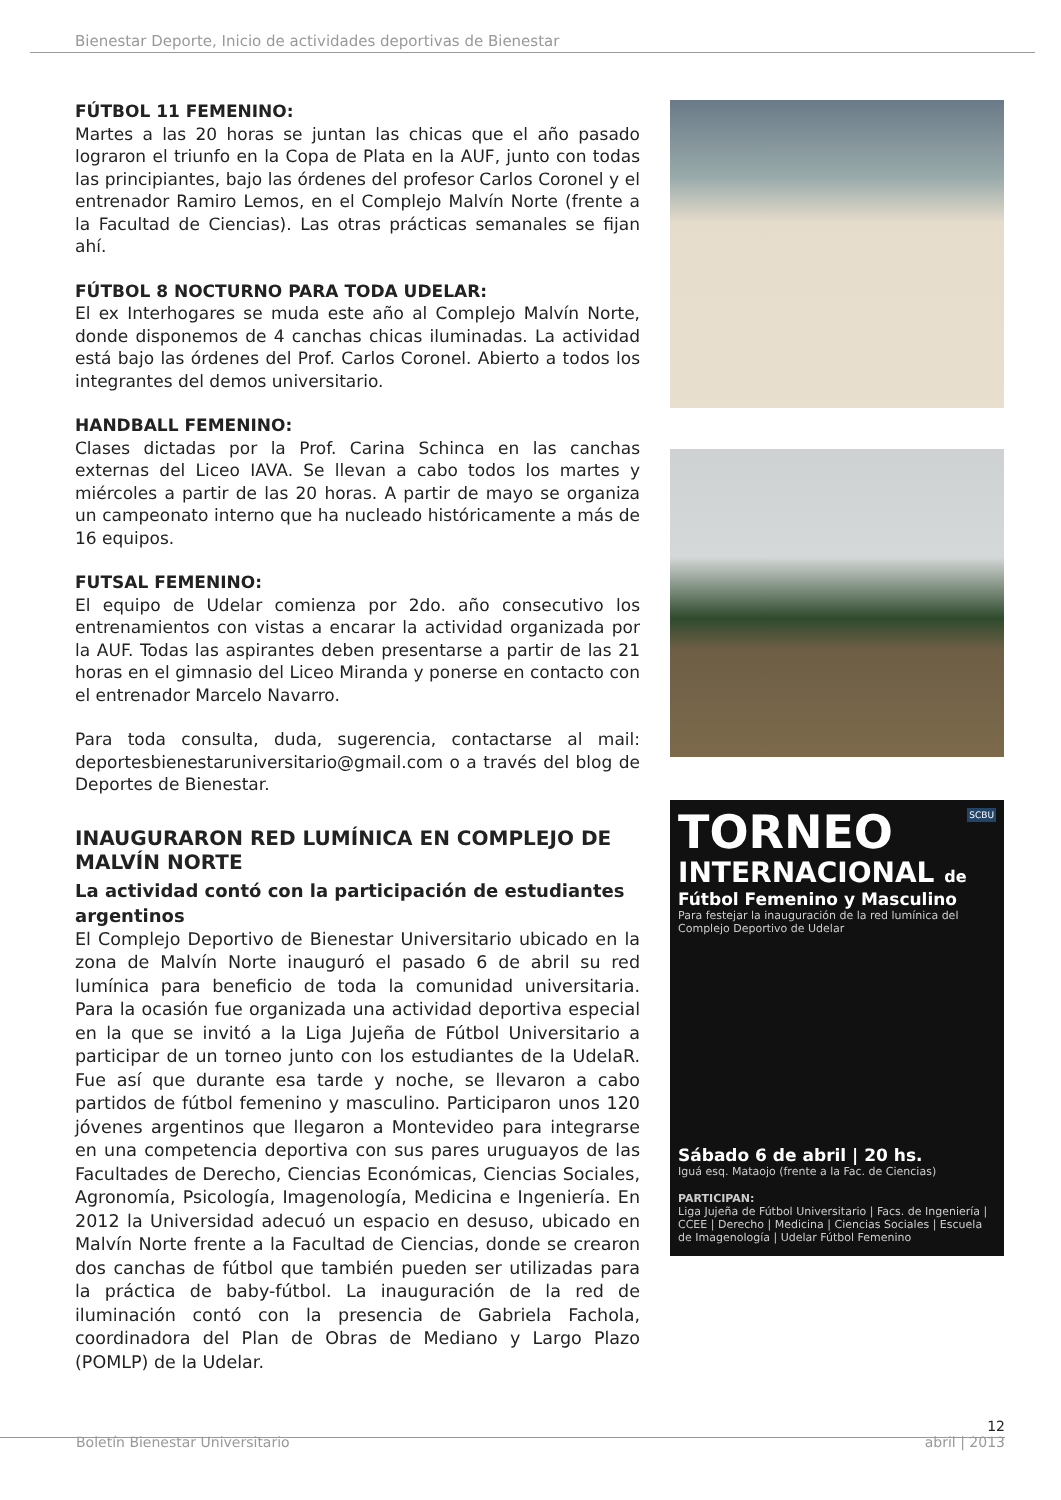Bienestar Deporte, Inicio de actividades deportivas de Bienestar
FÚTBOL 11 FEMENINO:
Martes a las 20 horas se juntan las chicas que el año pasado lograron el triunfo en la Copa de Plata en la AUF, junto con todas las principiantes, bajo las órdenes del profesor Carlos Coronel y el entrenador Ramiro Lemos, en el Complejo Malvín Norte (frente a la Facultad de Ciencias). Las otras prácticas semanales se fijan ahí.
FÚTBOL 8 NOCTURNO PARA TODA UDELAR:
El ex Interhogares se muda este año al Complejo Malvín Norte, donde disponemos de 4 canchas chicas iluminadas. La actividad está bajo las órdenes del Prof. Carlos Coronel. Abierto a todos los integrantes del demos universitario.
HANDBALL FEMENINO:
Clases dictadas por la Prof. Carina Schinca en las canchas externas del Liceo IAVA. Se llevan a cabo todos los martes y miércoles a partir de las 20 horas. A partir de mayo se organiza un campeonato interno que ha nucleado históricamente a más de 16 equipos.
FUTSAL FEMENINO:
El equipo de Udelar comienza por 2do. año consecutivo los entrenamientos con vistas a encarar la actividad organizada por la AUF. Todas las aspirantes deben presentarse a partir de las 21 horas en el gimnasio del Liceo Miranda y ponerse en contacto con el entrenador Marcelo Navarro.
Para toda consulta, duda, sugerencia, contactarse al mail: deportesbienestaruniversitario@gmail.com o a través del blog de Deportes de Bienestar.
INAUGURARON RED LUMÍNICA EN COMPLEJO DE MALVÍN NORTE
La actividad contó con la participación de estudiantes argentinos
El Complejo Deportivo de Bienestar Universitario ubicado en la zona de Malvín Norte inauguró el pasado 6 de abril su red lumínica para beneficio de toda la comunidad universitaria. Para la ocasión fue organizada una actividad deportiva especial en la que se invitó a la Liga Jujeña de Fútbol Universitario a participar de un torneo junto con los estudiantes de la UdelaR. Fue así que durante esa tarde y noche, se llevaron a cabo partidos de fútbol femenino y masculino. Participaron unos 120 jóvenes argentinos que llegaron a Montevideo para integrarse en una competencia deportiva con sus pares uruguayos de las Facultades de Derecho, Ciencias Económicas, Ciencias Sociales, Agronomía, Psicología, Imagenología, Medicina e Ingeniería. En 2012 la Universidad adecuó un espacio en desuso, ubicado en Malvín Norte frente a la Facultad de Ciencias, donde se crearon dos canchas de fútbol que también pueden ser utilizadas para la práctica de baby-fútbol. La inauguración de la red de iluminación contó con la presencia de Gabriela Fachola, coordinadora del Plan de Obras de Mediano y Largo Plazo (POMLP) de la Udelar.
SCBU
TORNEO
INTERNACIONAL de
Fútbol Femenino y Masculino
Para festejar la inauguración de la red lumínica del Complejo Deportivo de Udelar
Sábado 6 de abril | 20 hs.
Iguá esq. Mataojo (frente a la Fac. de Ciencias)
PARTICIPAN:
Liga Jujeña de Fútbol Universitario | Facs. de Ingeniería | CCEE | Derecho | Medicina | Ciencias Sociales | Escuela de Imagenología | Udelar Fútbol Femenino
12
Boletín Bienestar Universitario abril | 2013